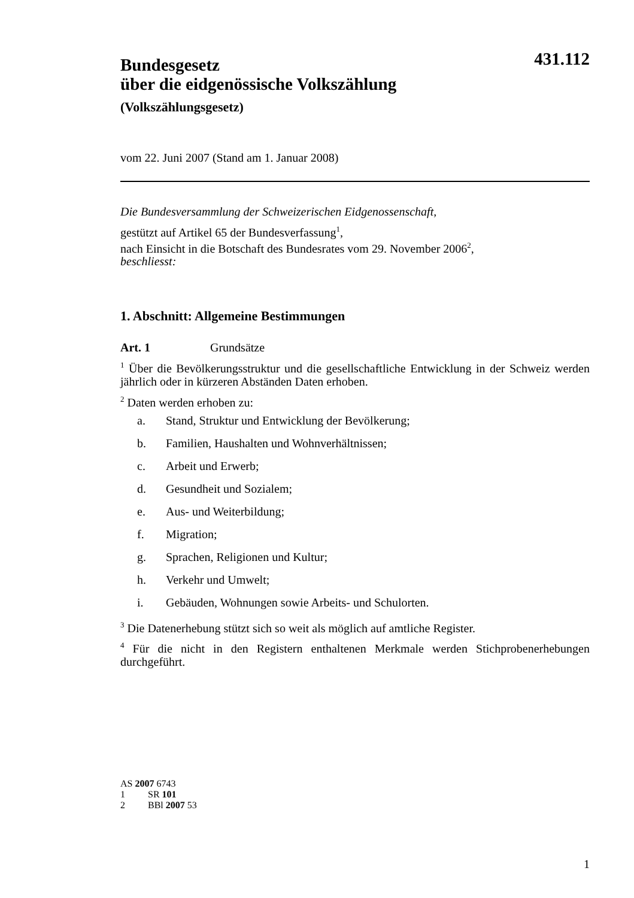431.112
Bundesgesetz
über die eidgenössische Volkszählung
(Volkszählungsgesetz)
vom 22. Juni 2007 (Stand am 1. Januar 2008)
Die Bundesversammlung der Schweizerischen Eidgenossenschaft,
gestützt auf Artikel 65 der Bundesverfassung<sup>1</sup>,
nach Einsicht in die Botschaft des Bundesrates vom 29. November 2006<sup>2</sup>,
beschliesst:
1. Abschnitt: Allgemeine Bestimmungen
Art. 1 Grundsätze
<sup>1</sup> Über die Bevölkerungsstruktur und die gesellschaftliche Entwicklung in der Schweiz werden jährlich oder in kürzeren Abständen Daten erhoben.
<sup>2</sup> Daten werden erhoben zu:
a. Stand, Struktur und Entwicklung der Bevölkerung;
b. Familien, Haushalten und Wohnverhältnissen;
c. Arbeit und Erwerb;
d. Gesundheit und Sozialem;
e. Aus- und Weiterbildung;
f. Migration;
g. Sprachen, Religionen und Kultur;
h. Verkehr und Umwelt;
i. Gebäuden, Wohnungen sowie Arbeits- und Schulorten.
<sup>3</sup> Die Datenerhebung stützt sich so weit als möglich auf amtliche Register.
<sup>4</sup> Für die nicht in den Registern enthaltenen Merkmale werden Stichprobenerhebungen durchgeführt.
AS 2007 6743
1 SR 101
2 BBl 2007 53
1